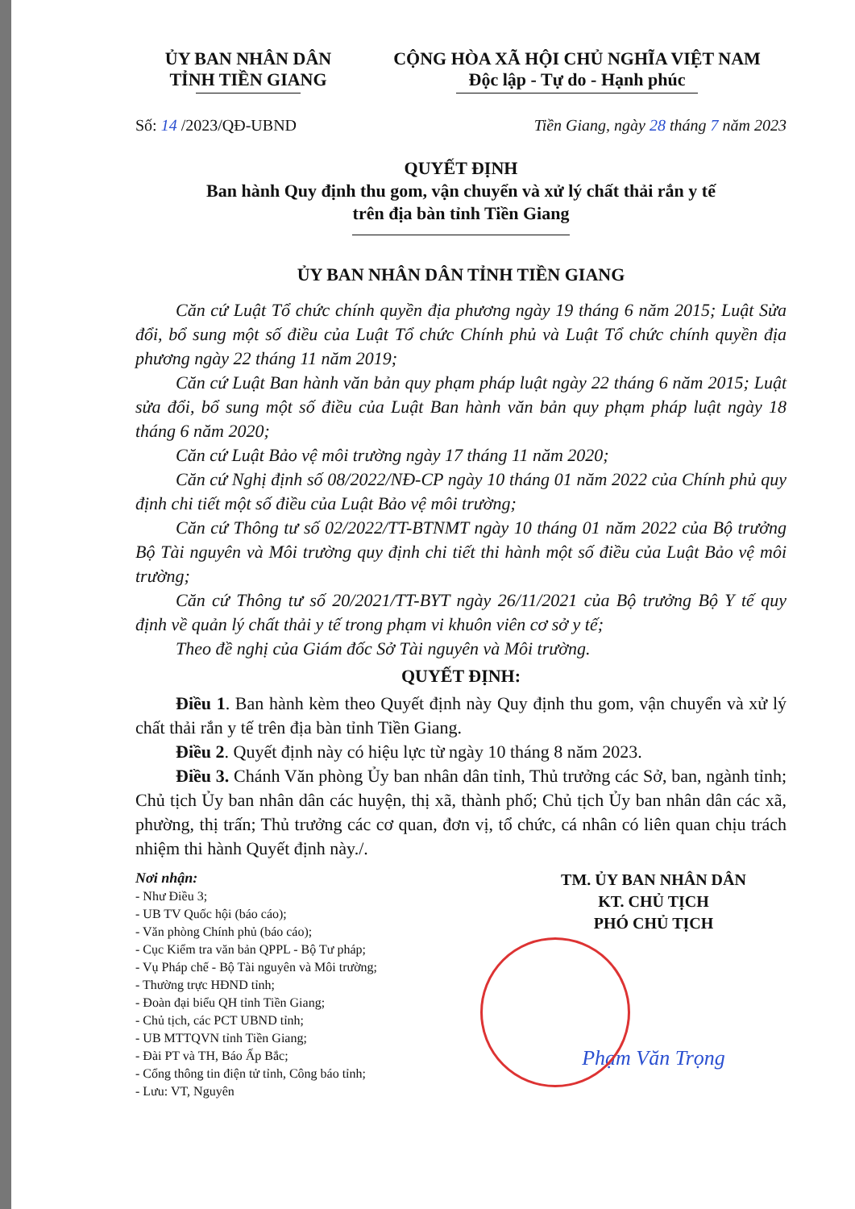ỦY BAN NHÂN DÂN
TỈNH TIỀN GIANG
CỘNG HÒA XÃ HỘI CHỦ NGHĨA VIỆT NAM
Độc lập - Tự do - Hạnh phúc
Số: 14 /2023/QĐ-UBND Tiền Giang, ngày 28 tháng 7 năm 2023
QUYẾT ĐỊNH
Ban hành Quy định thu gom, vận chuyển và xử lý chất thải rắn y tế
trên địa bàn tỉnh Tiền Giang
ỦY BAN NHÂN DÂN TỈNH TIỀN GIANG
Căn cứ Luật Tổ chức chính quyền địa phương ngày 19 tháng 6 năm 2015; Luật Sửa đổi, bổ sung một số điều của Luật Tổ chức Chính phủ và Luật Tổ chức chính quyền địa phương ngày 22 tháng 11 năm 2019;
Căn cứ Luật Ban hành văn bản quy phạm pháp luật ngày 22 tháng 6 năm 2015; Luật sửa đổi, bổ sung một số điều của Luật Ban hành văn bản quy phạm pháp luật ngày 18 tháng 6 năm 2020;
Căn cứ Luật Bảo vệ môi trường ngày 17 tháng 11 năm 2020;
Căn cứ Nghị định số 08/2022/NĐ-CP ngày 10 tháng 01 năm 2022 của Chính phủ quy định chi tiết một số điều của Luật Bảo vệ môi trường;
Căn cứ Thông tư số 02/2022/TT-BTNMT ngày 10 tháng 01 năm 2022 của Bộ trưởng Bộ Tài nguyên và Môi trường quy định chi tiết thi hành một số điều của Luật Bảo vệ môi trường;
Căn cứ Thông tư số 20/2021/TT-BYT ngày 26/11/2021 của Bộ trưởng Bộ Y tế quy định về quản lý chất thải y tế trong phạm vi khuôn viên cơ sở y tế;
Theo đề nghị của Giám đốc Sở Tài nguyên và Môi trường.
QUYẾT ĐỊNH:
Điều 1. Ban hành kèm theo Quyết định này Quy định thu gom, vận chuyển và xử lý chất thải rắn y tế trên địa bàn tỉnh Tiền Giang.
Điều 2. Quyết định này có hiệu lực từ ngày 10 tháng 8 năm 2023.
Điều 3. Chánh Văn phòng Ủy ban nhân dân tỉnh, Thủ trưởng các Sở, ban, ngành tỉnh; Chủ tịch Ủy ban nhân dân các huyện, thị xã, thành phố; Chủ tịch Ủy ban nhân dân các xã, phường, thị trấn; Thủ trưởng các cơ quan, đơn vị, tổ chức, cá nhân có liên quan chịu trách nhiệm thi hành Quyết định này./.
Nơi nhận:
- Như Điều 3;
- UB TV Quốc hội (báo cáo);
- Văn phòng Chính phủ (báo cáo);
- Cục Kiểm tra văn bản QPPL - Bộ Tư pháp;
- Vụ Pháp chế - Bộ Tài nguyên và Môi trường;
- Thường trực HĐND tỉnh;
- Đoàn đại biểu QH tỉnh Tiền Giang;
- Chủ tịch, các PCT UBND tỉnh;
- UB MTTQVN tỉnh Tiền Giang;
- Đài PT và TH, Báo Ấp Bắc;
- Cổng thông tin điện tử tỉnh, Công báo tỉnh;
- Lưu: VT, Nguyên
TM. ỦY BAN NHÂN DÂN
KT. CHỦ TỊCH
PHÓ CHỦ TỊCH
Phạm Văn Trọng